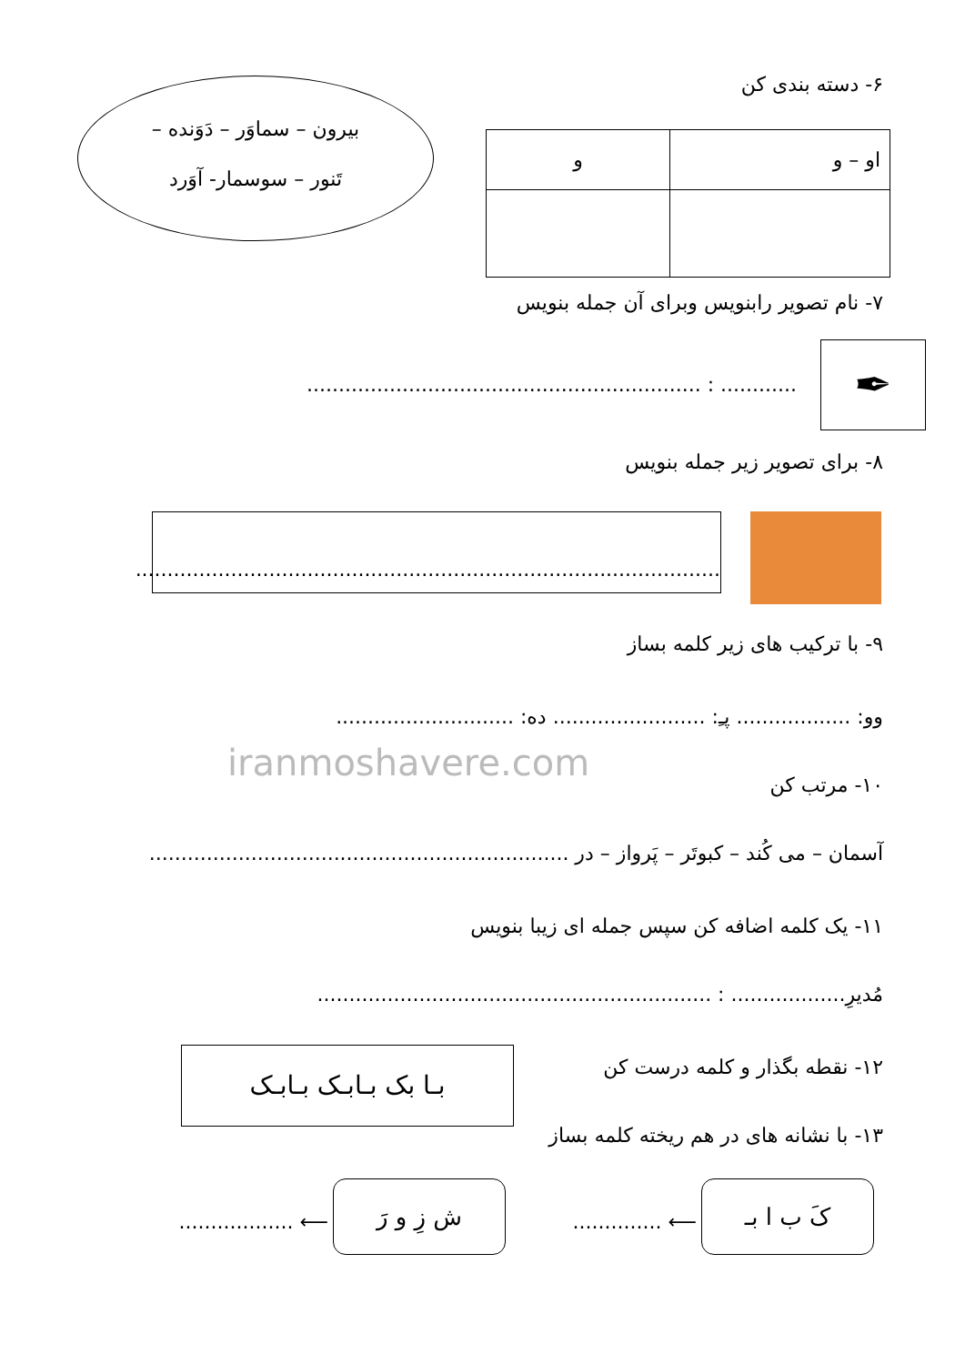۶- دسته بندی کن
بیرون – سماوَر – دَوَنده –
تَنور – سوسمار- آوَرد
| او – و | و |
۷- نام تصویر رابنویس وبرای آن جمله بنویس
✒
............ : ..............................................................
۸- برای تصویر زیر جمله بنویس
............................................................................................
۹- با ترکیب های زیر کلمه بساز
وو: .................. پـِ: ........................ ده: ............................
iranmoshavere.com
۱۰- مرتب کن
آسمان – می کُند – کبوتَر – پَرواز – در ..................................................................
۱۱- یک کلمه اضافه کن سپس جمله ای زیبا بنویس
مُدیرِ.................. : ..............................................................
۱۲- نقطه بگذار و کلمه درست کن بـا بک بـابـک بـابـک
۱۳- با نشانه های در هم ریخته کلمه بساز
کَ ب ا بـ
⟵ ..............
ش زِ و رَ
⟵ ..................